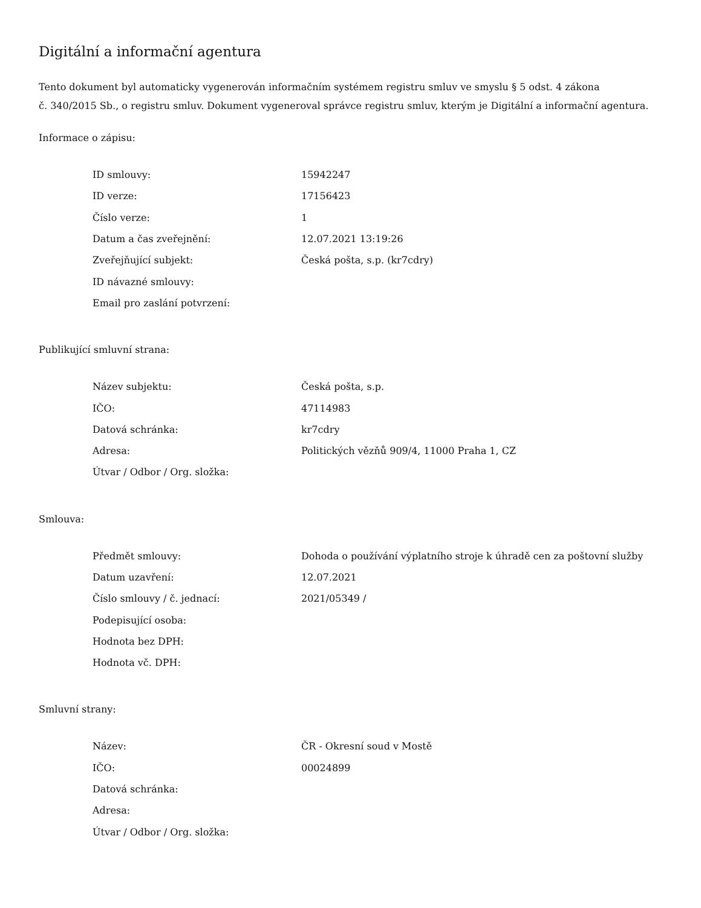Digitální a informační agentura
Tento dokument byl automaticky vygenerován informačním systémem registru smluv ve smyslu § 5 odst. 4 zákona
č. 340/2015 Sb., o registru smluv. Dokument vygeneroval správce registru smluv, kterým je Digitální a informační agentura.
Informace o zápisu:
| ID smlouvy: | 15942247 |
| ID verze: | 17156423 |
| Číslo verze: | 1 |
| Datum a čas zveřejnění: | 12.07.2021 13:19:26 |
| Zveřejňující subjekt: | Česká pošta, s.p. (kr7cdry) |
| ID návazné smlouvy: | |
| Email pro zaslání potvrzení: | |
Publikující smluvní strana:
| Název subjektu: | Česká pošta, s.p. |
| IČO: | 47114983 |
| Datová schránka: | kr7cdry |
| Adresa: | Politických vězňů 909/4, 11000 Praha 1, CZ |
| Útvar / Odbor / Org. složka: | |
Smlouva:
| Předmět smlouvy: | Dohoda o používání výplatního stroje k úhradě cen za poštovní služby |
| Datum uzavření: | 12.07.2021 |
| Číslo smlouvy / č. jednací: | 2021/05349 / |
| Podepisující osoba: | |
| Hodnota bez DPH: | |
| Hodnota vč. DPH: | |
Smluvní strany:
| Název: | ČR - Okresní soud v Mostě |
| IČO: | 00024899 |
| Datová schránka: | |
| Adresa: | |
| Útvar / Odbor / Org. složka: | |